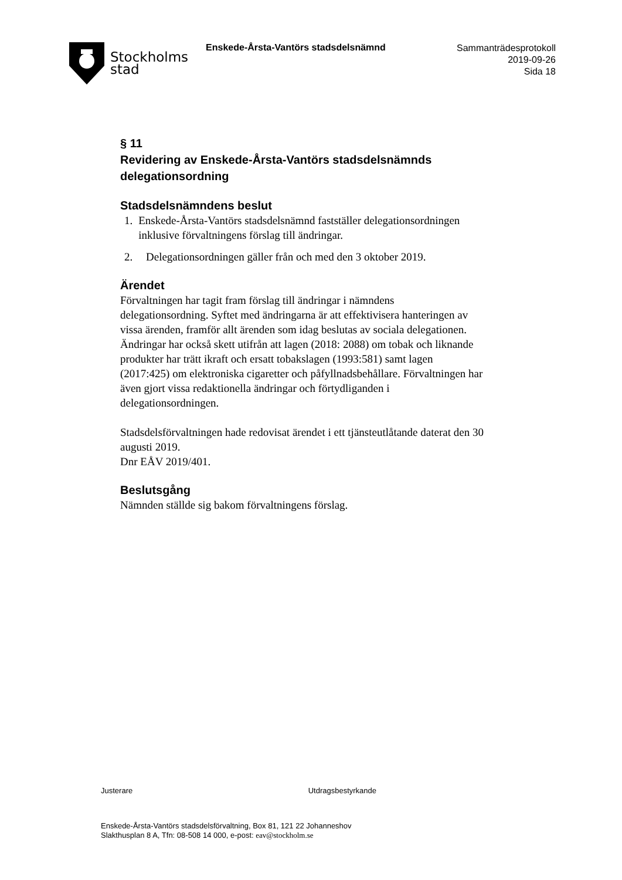Stockholms
stad
Enskede-Årsta-Vantörs stadsdelsnämnd
Sammanträdesprotokoll
2019-09-26
Sida 18
§ 11
Revidering av Enskede-Årsta-Vantörs stadsdelsnämnds delegationsordning
Stadsdelsnämndens beslut
1. Enskede-Årsta-Vantörs stadsdelsnämnd fastställer delegationsordningen inklusive förvaltningens förslag till ändringar.
2. Delegationsordningen gäller från och med den 3 oktober 2019.
Ärendet
Förvaltningen har tagit fram förslag till ändringar i nämndens delegationsordning. Syftet med ändringarna är att effektivisera hanteringen av vissa ärenden, framför allt ärenden som idag beslutas av sociala delegationen. Ändringar har också skett utifrån att lagen (2018: 2088) om tobak och liknande produkter har trätt ikraft och ersatt tobakslagen (1993:581) samt lagen (2017:425) om elektroniska cigaretter och påfyllnadsbehållare. Förvaltningen har även gjort vissa redaktionella ändringar och förtydliganden i delegationsordningen.
Stadsdelsförvaltningen hade redovisat ärendet i ett tjänsteutlåtande daterat den 30 augusti 2019.
Dnr EÅV 2019/401.
Beslutsgång
Nämnden ställde sig bakom förvaltningens förslag.
Justerare Utdragsbestyrkande
Enskede-Årsta-Vantörs stadsdelsförvaltning, Box 81, 121 22 Johanneshov
Slakthusplan 8 A, Tfn: 08-508 14 000, e-post: eav@stockholm.se